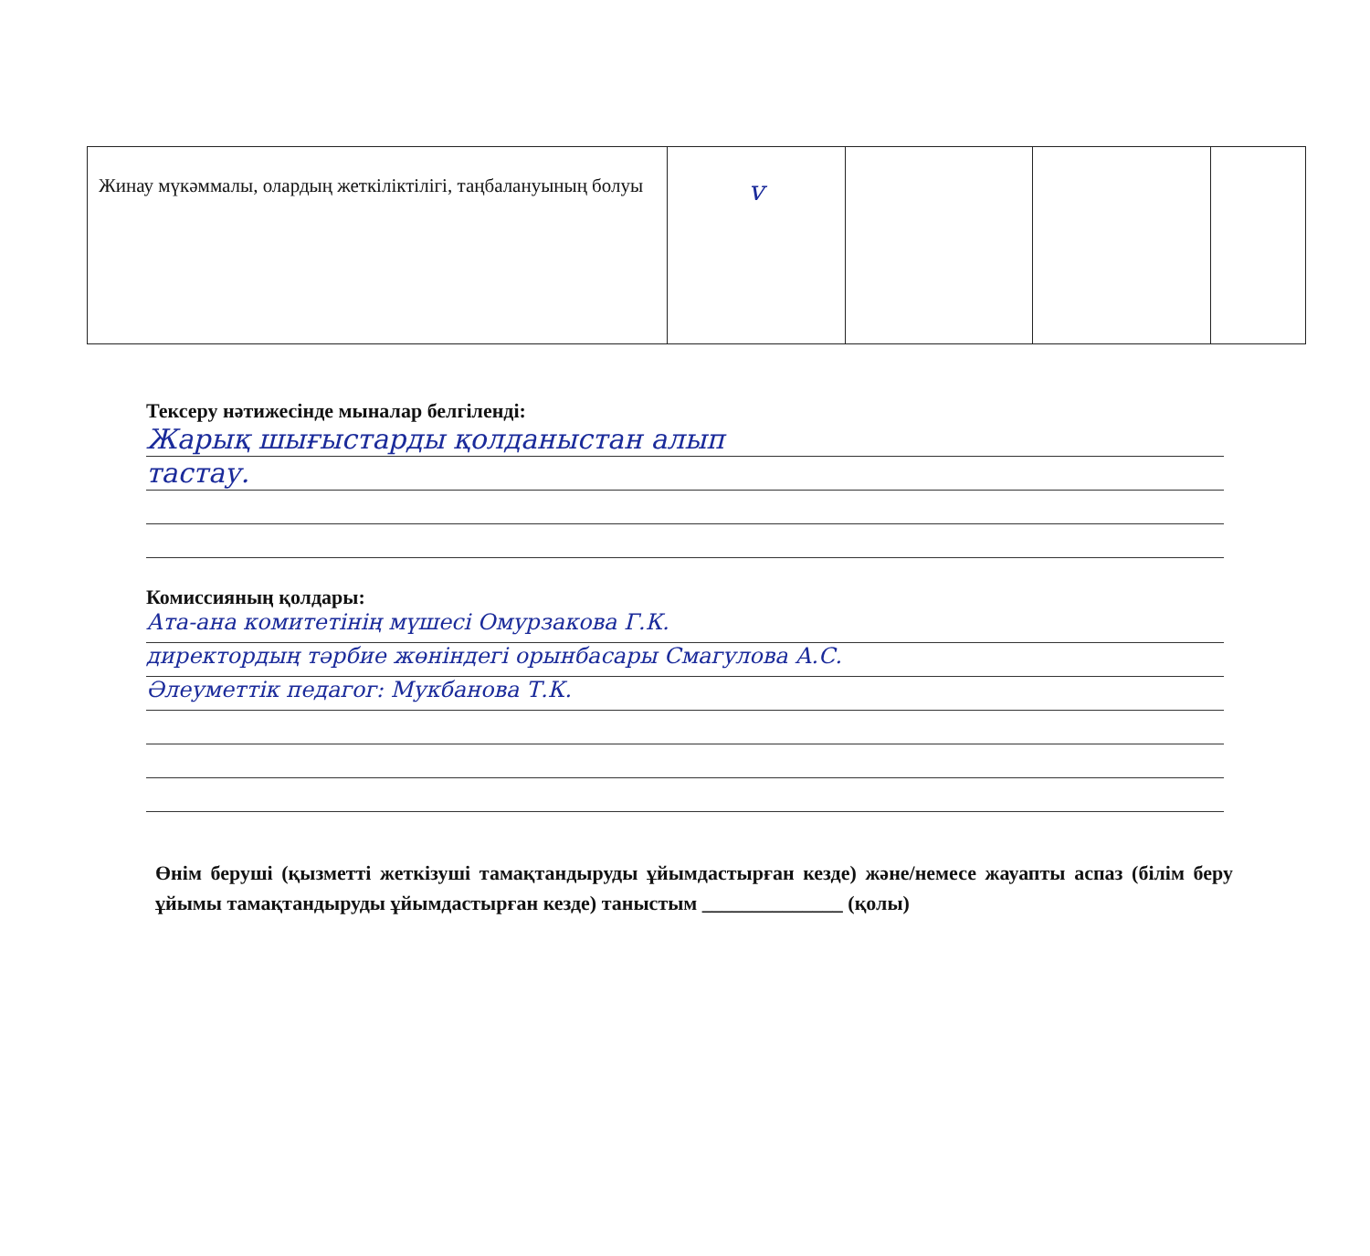| Жинау мүкәммалы, олардың жеткіліктілігі, таңбалануының болуы | v | | | |
Тексеру нәтижесінде мыналар белгіленді:
Жарық шығыстарды қолданыстан алып
тастау.
Комиссияның қолдары:
Ата-ана комитетінің мүшесі Омурзакова Г.К.
директордың тәрбие жөніндегі орынбасары Смагулова А.С.
Әлеуметтік педагог: Мукбанова Т.К.
Өнім беруші (қызметті жеткізуші тамақтандыруды ұйымдастырған кезде) және/немесе жауапты аспаз (білім беру ұйымы тамақтандыруды ұйымдастырған кезде) таныстым ______________ (қолы)